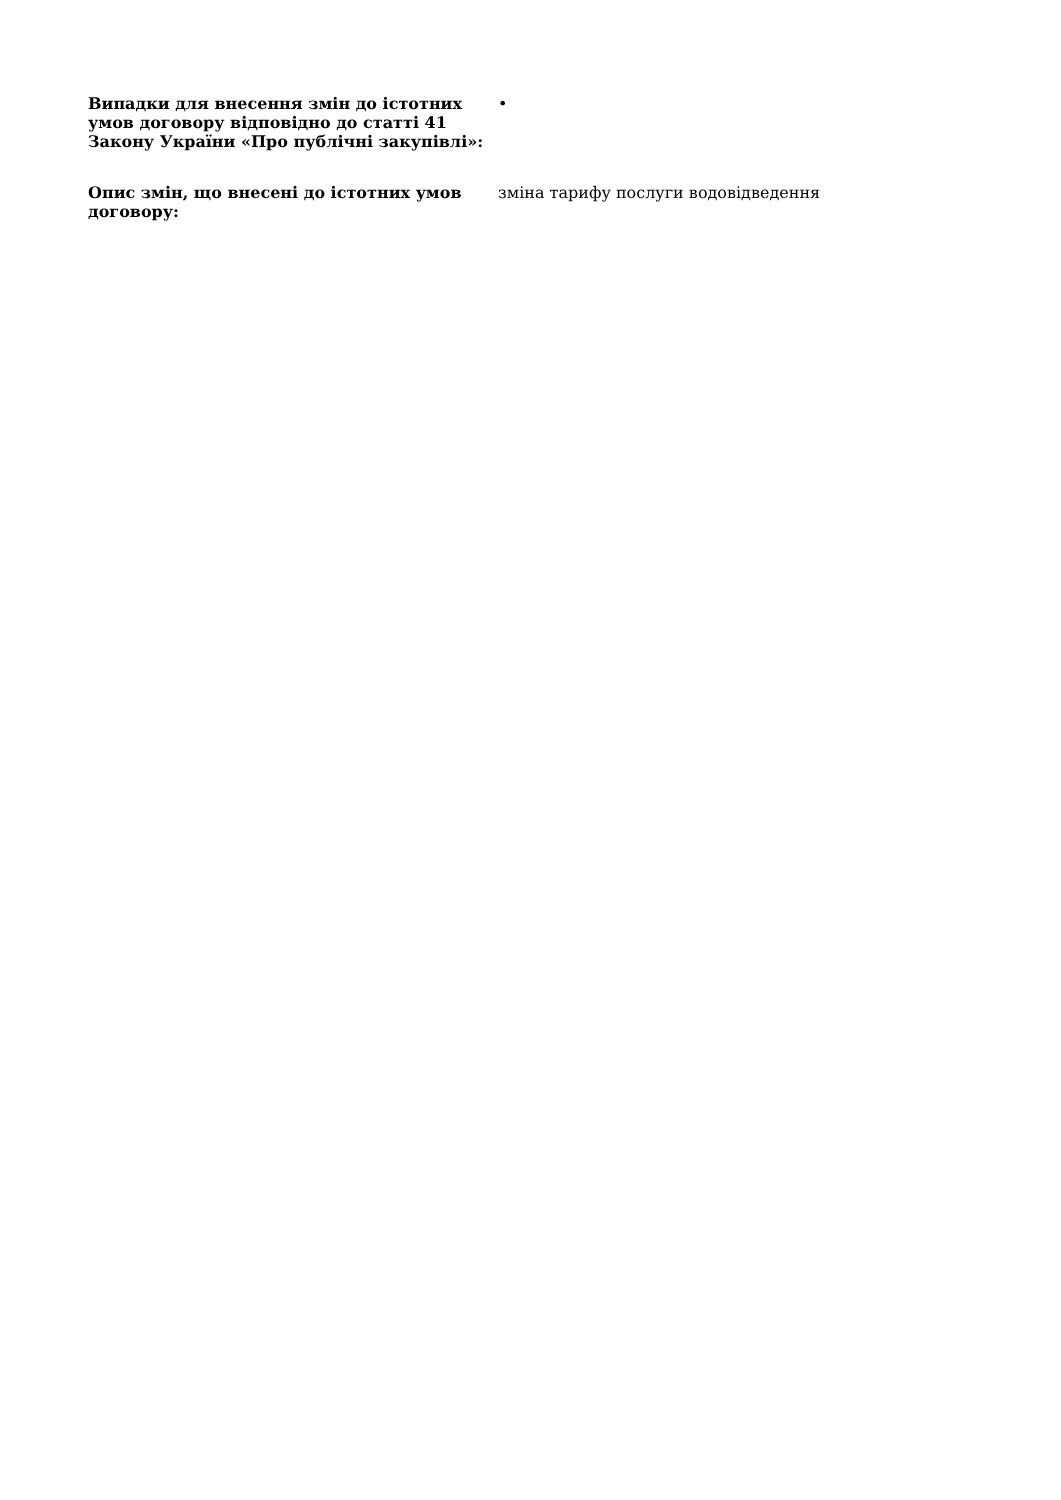| Випадки для внесення змін до істотних умов договору відповідно до статті 41 Закону України «Про публічні закупівлі»: | • |
| Опис змін, що внесені до істотних умов договору: | зміна тарифу послуги водовідведення |